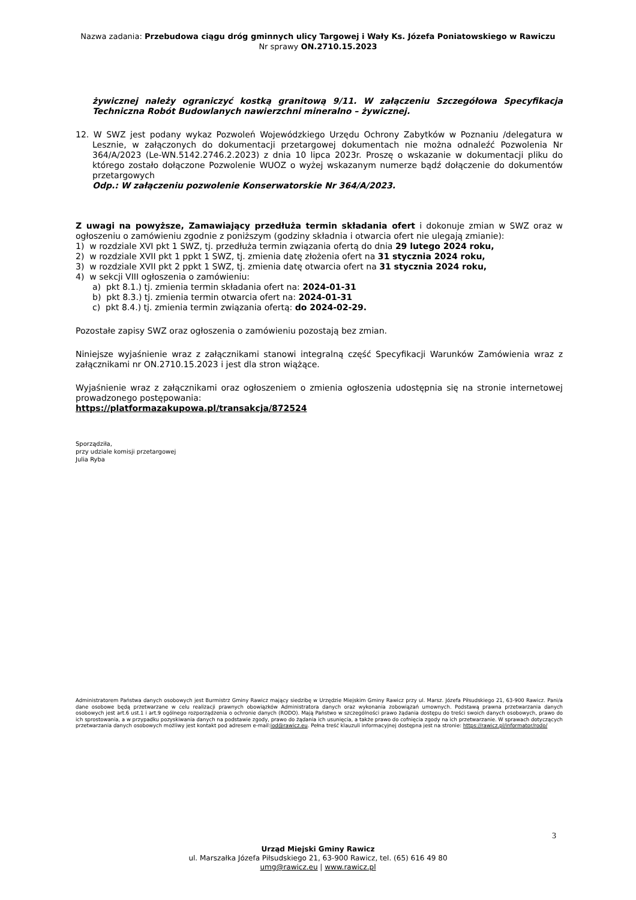Nazwa zadania: Przebudowa ciągu dróg gminnych ulicy Targowej i Wały Ks. Józefa Poniatowskiego w Rawiczu
Nr sprawy ON.2710.15.2023
żywicznej należy ograniczyć kostką granitową 9/11. W załączeniu Szczegółowa Specyfikacja Techniczna Robót Budowlanych nawierzchni mineralno – żywicznej.
12. W SWZ jest podany wykaz Pozwoleń Wojewódzkiego Urzędu Ochrony Zabytków w Poznaniu /delegatura w Lesznie, w załączonych do dokumentacji przetargowej dokumentach nie można odnaleźć Pozwolenia Nr 364/A/2023 (Le-WN.5142.2746.2.2023) z dnia 10 lipca 2023r. Proszę o wskazanie w dokumentacji pliku do którego zostało dołączone Pozwolenie WUOZ o wyżej wskazanym numerze bądź dołączenie do dokumentów przetargowych
Odp.: W załączeniu pozwolenie Konserwatorskie Nr 364/A/2023.
Z uwagi na powyższe, Zamawiający przedłuża termin składania ofert i dokonuje zmian w SWZ oraz w ogłoszeniu o zamówieniu zgodnie z poniższym (godziny składnia i otwarcia ofert nie ulegają zmianie):
1) w rozdziale XVI pkt 1 SWZ, tj. przedłuża termin związania ofertą do dnia 29 lutego 2024 roku,
2) w rozdziale XVII pkt 1 ppkt 1 SWZ, tj. zmienia datę złożenia ofert na 31 stycznia 2024 roku,
3) w rozdziale XVII pkt 2 ppkt 1 SWZ, tj. zmienia datę otwarcia ofert na 31 stycznia 2024 roku,
4) w sekcji VIII ogłoszenia o zamówieniu:
a) pkt 8.1.) tj. zmienia termin składania ofert na: 2024-01-31
b) pkt 8.3.) tj. zmienia termin otwarcia ofert na: 2024-01-31
c) pkt 8.4.) tj. zmienia termin związania ofertą: do 2024-02-29.
Pozostałe zapisy SWZ oraz ogłoszenia o zamówieniu pozostają bez zmian.
Niniejsze wyjaśnienie wraz z załącznikami stanowi integralną część Specyfikacji Warunków Zamówienia wraz z załącznikami nr ON.2710.15.2023 i jest dla stron wiążące.
Wyjaśnienie wraz z załącznikami oraz ogłoszeniem o zmienia ogłoszenia udostępnia się na stronie internetowej prowadzonego postępowania:
https://platformazakupowa.pl/transakcja/872524
Sporządziła,
przy udziale komisji przetargowej
Julia Ryba
Administratorem Państwa danych osobowych jest Burmistrz Gminy Rawicz mający siedzibę w Urzędzie Miejskim Gminy Rawicz przy ul. Marsz. Józefa Piłsudskiego 21, 63-900 Rawicz. Pani/a dane osobowe będą przetwarzane w celu realizacji prawnych obowiązków Administratora danych oraz wykonania zobowiązań umownych. Podstawą prawna przetwarzania danych osobowych jest art.6 ust.1 i art.9 ogólnego rozporządzenia o ochronie danych (RODO). Mają Państwo w szczególności prawo żądania dostępu do treści swoich danych osobowych, prawo do ich sprostowania, a w przypadku pozyskiwania danych na podstawie zgody, prawo do żądania ich usunięcia, a także prawo do cofnięcia zgody na ich przetwarzanie. W sprawach dotyczących przetwarzania danych osobowych możliwy jest kontakt pod adresem e-mail:iod@rawicz.eu. Pełna treść klauzuli informacyjnej dostępna jest na stronie: https://rawicz.pl/informator/rodo/
3
Urząd Miejski Gminy Rawicz
ul. Marszałka Józefa Piłsudskiego 21, 63-900 Rawicz, tel. (65) 616 49 80
umg@rawicz.eu | www.rawicz.pl